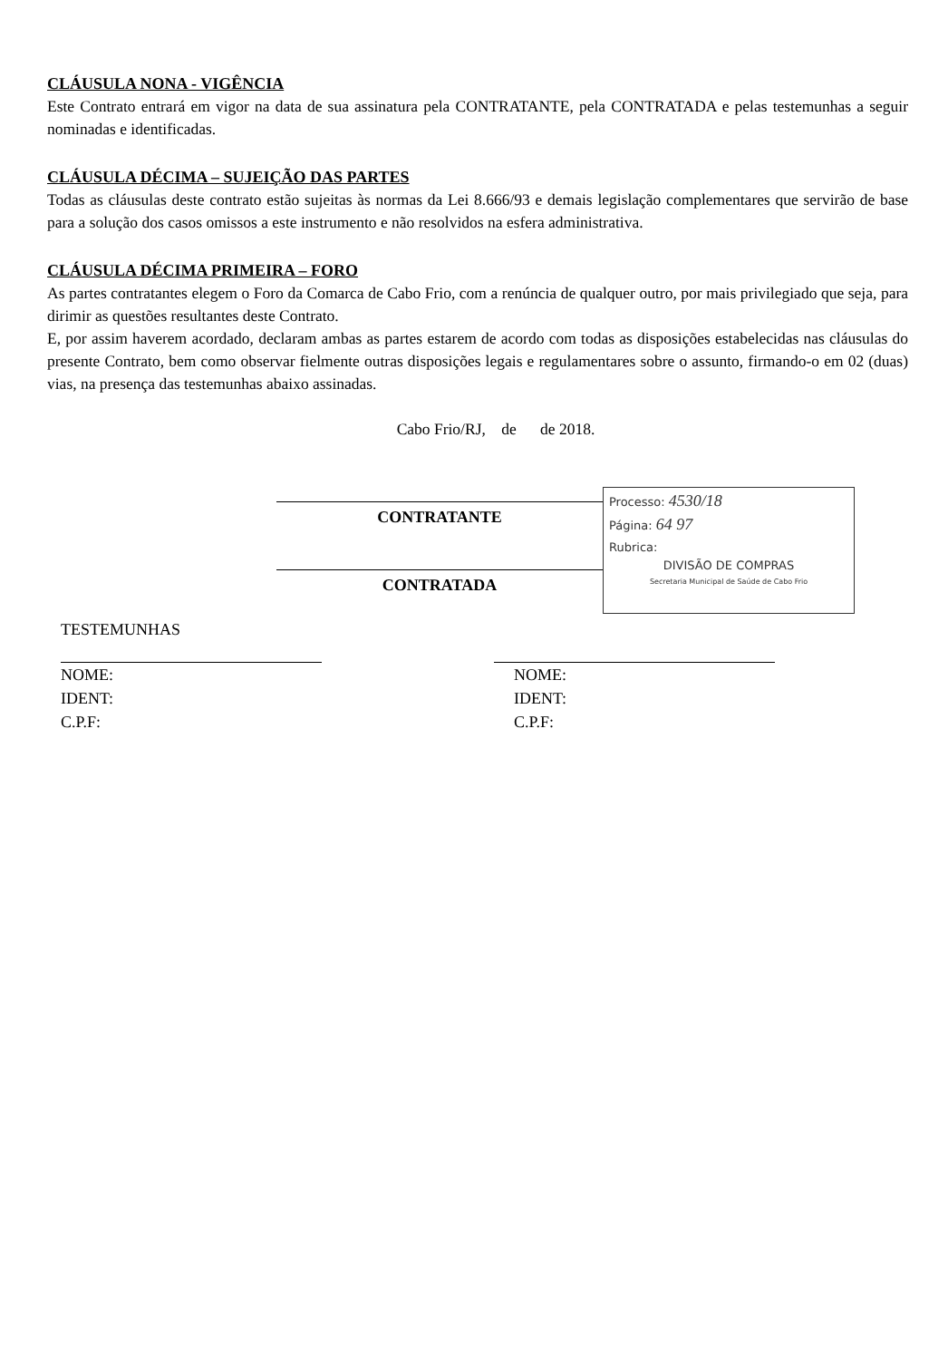CLÁUSULA NONA - VIGÊNCIA
Este Contrato entrará em vigor na data de sua assinatura pela CONTRATANTE, pela CONTRATADA e pelas testemunhas a seguir nominadas e identificadas.
CLÁUSULA DÉCIMA – SUJEIÇÃO DAS PARTES
Todas as cláusulas deste contrato estão sujeitas às normas da Lei 8.666/93 e demais legislação complementares que servirão de base para a solução dos casos omissos a este instrumento e não resolvidos na esfera administrativa.
CLÁUSULA DÉCIMA PRIMEIRA – FORO
As partes contratantes elegem o Foro da Comarca de Cabo Frio, com a renúncia de qualquer outro, por mais privilegiado que seja, para dirimir as questões resultantes deste Contrato.
E, por assim haverem acordado, declaram ambas as partes estarem de acordo com todas as disposições estabelecidas nas cláusulas do presente Contrato, bem como observar fielmente outras disposições legais e regulamentares sobre o assunto, firmando-o em 02 (duas) vias, na presença das testemunhas abaixo assinadas.
Cabo Frio/RJ, de de 2018.
CONTRATANTE
CONTRATADA
Processo: 4530/18
Página: 64 97
Rubrica:
DIVISÃO DE COMPRAS
Secretaria Municipal de Saúde de Cabo Frio
TESTEMUNHAS
NOME:
IDENT:
C.P.F:
NOME:
IDENT:
C.P.F: